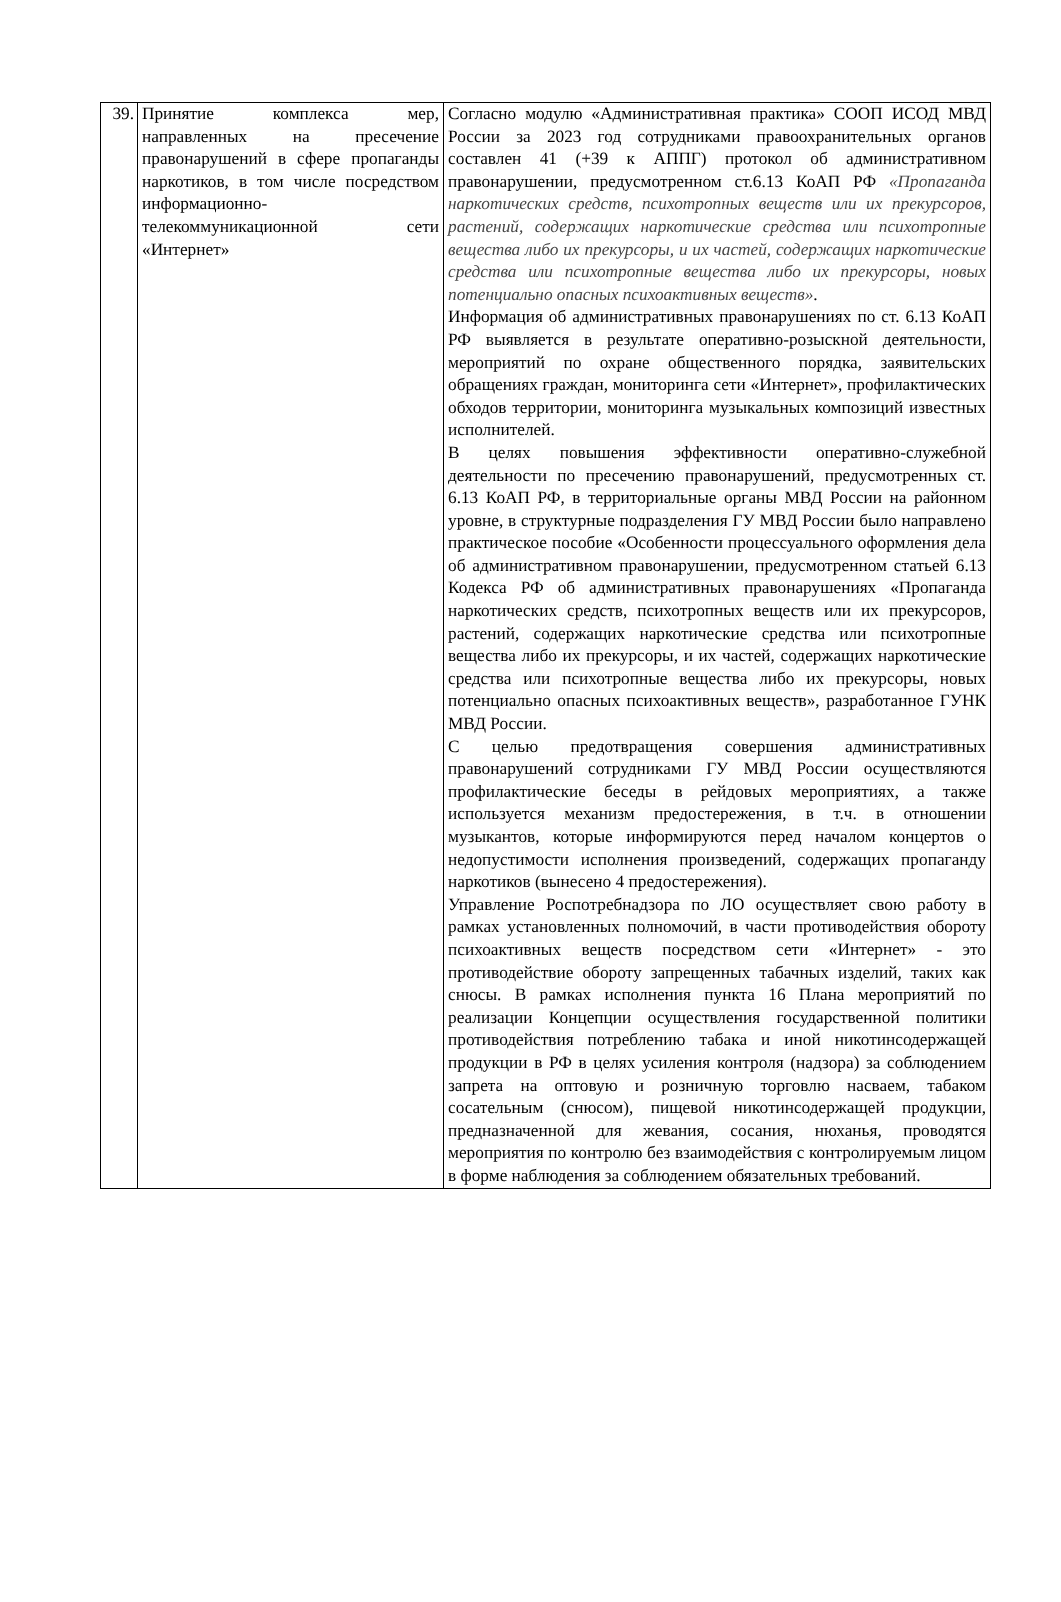| 39. | Принятие комплекса мер, направленных на пресечение правонарушений в сфере пропаганды наркотиков, в том числе посредством информационно-телекоммуникационной сети «Интернет» | Согласно модулю «Административная практика» СООП ИСОД МВД России за 2023 год сотрудниками правоохранительных органов составлен 41 (+39 к АППГ) протокол об административном правонарушении, предусмотренном ст.6.13 КоАП РФ «Пропаганда наркотических средств, психотропных веществ или их прекурсоров, растений, содержащих наркотические средства или психотропные вещества либо их прекурсоры, и их частей, содержащих наркотические средства или психотропные вещества либо их прекурсоры, новых потенциально опасных психоактивных веществ» . Информация об административных правонарушениях по ст. 6.13 КоАП РФ выявляется в результате оперативно-розыскной деятельности, мероприятий по охране общественного порядка, заявительских обращениях граждан, мониторинга сети «Интернет», профилактических обходов территории, мониторинга музыкальных композиций известных исполнителей. В целях повышения эффективности оперативно-служебной деятельности по пресечению правонарушений, предусмотренных ст. 6.13 КоАП РФ, в территориальные органы МВД России на районном уровне, в структурные подразделения ГУ МВД России было направлено практическое пособие «Особенности процессуального оформления дела об административном правонарушении, предусмотренном статьей 6.13 Кодекса РФ об административных правонарушениях «Пропаганда наркотических средств, психотропных веществ или их прекурсоров, растений, содержащих наркотические средства или психотропные вещества либо их прекурсоры, и их частей, содержащих наркотические средства или психотропные вещества либо их прекурсоры, новых потенциально опасных психоактивных веществ», разработанное ГУНК МВД России. С целью предотвращения совершения административных правонарушений сотрудниками ГУ МВД России осуществляются профилактические беседы в рейдовых мероприятиях, а также используется механизм предостережения, в т.ч. в отношении музыкантов, которые информируются перед началом концертов о недопустимости исполнения произведений, содержащих пропаганду наркотиков (вынесено 4 предостережения). Управление Роспотребнадзора по ЛО осуществляет свою работу в рамках установленных полномочий, в части противодействия обороту психоактивных веществ посредством сети «Интернет» - это противодействие обороту запрещенных табачных изделий, таких как снюсы. В рамках исполнения пункта 16 Плана мероприятий по реализации Концепции осуществления государственной политики противодействия потреблению табака и иной никотинсодержащей продукции в РФ в целях усиления контроля (надзора) за соблюдением запрета на оптовую и розничную торговлю насваем, табаком сосательным (снюсом), пищевой никотинсодержащей продукции, предназначенной для жевания, сосания, нюханья, проводятся мероприятия по контролю без взаимодействия с контролируемым лицом в форме наблюдения за соблюдением обязательных требований. |